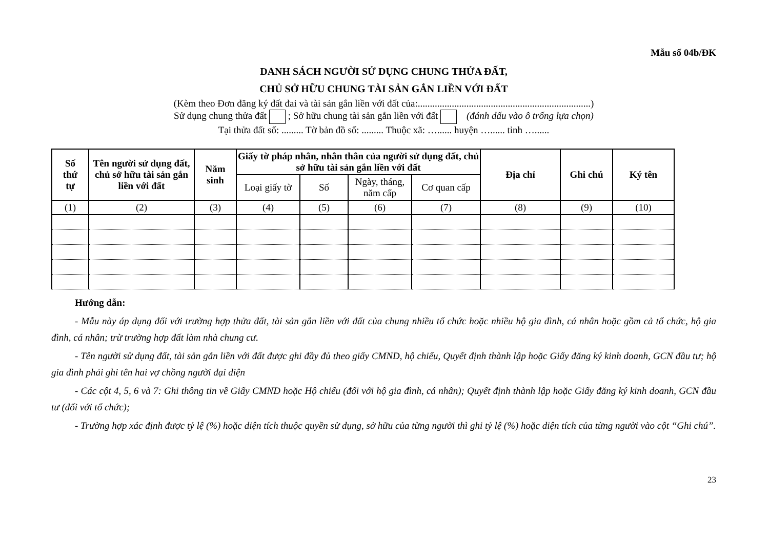Mẫu số 04b/ĐK
DANH SÁCH NGƯỜI SỬ DỤNG CHUNG THỬA ĐẤT,
CHỦ SỞ HỮU CHUNG TÀI SẢN GẮN LIỀN VỚI ĐẤT
(Kèm theo Đơn đăng ký đất đai và tài sản gắn liền với đất của:.......................................................................)
Sử dụng chung thửa đất ; Sở hữu chung tài sản gắn liền với đất (đánh dấu vào ô trống lựa chọn)
Tại thửa đất số: ......... Tờ bản đồ số: ......... Thuộc xã: …...... huyện …...... tỉnh …......
| Số thứ tự | Tên người sử dụng đất, chủ sở hữu tài sản gắn liền với đất | Năm sinh | Giấy tờ pháp nhân, nhân thân của người sử dụng đất, chủ sở hữu tài sản gắn liền với đất | | | | Địa chỉ | Ghi chú | Ký tên |
| --- | --- | --- | --- | --- | --- | --- | --- | --- | --- |
| | | | Loại giấy tờ | Số | Ngày, tháng, năm cấp | Cơ quan cấp | | | |
| (1) | (2) | (3) | (4) | (5) | (6) | (7) | (8) | (9) | (10) |
Hướng dẫn:
- Mẫu này áp dụng đối với trường hợp thửa đất, tài sản gắn liền với đất của chung nhiều tổ chức hoặc nhiều hộ gia đình, cá nhân hoặc gồm cả tổ chức, hộ gia đình, cá nhân; trừ trường hợp đất làm nhà chung cư.
- Tên người sử dụng đất, tài sản gắn liền với đất được ghi đầy đủ theo giấy CMND, hộ chiếu, Quyết định thành lập hoặc Giấy đăng ký kinh doanh, GCN đầu tư; hộ gia đình phải ghi tên hai vợ chồng người đại diện
- Các cột 4, 5, 6 và 7: Ghi thông tin về Giấy CMND hoặc Hộ chiếu (đối với hộ gia đình, cá nhân); Quyết định thành lập hoặc Giấy đăng ký kinh doanh, GCN đầu tư (đối với tổ chức);
- Trường hợp xác định được tỷ lệ (%) hoặc diện tích thuộc quyền sử dụng, sở hữu của từng người thì ghi tỷ lệ (%) hoặc diện tích của từng người vào cột “Ghi chú”.
23